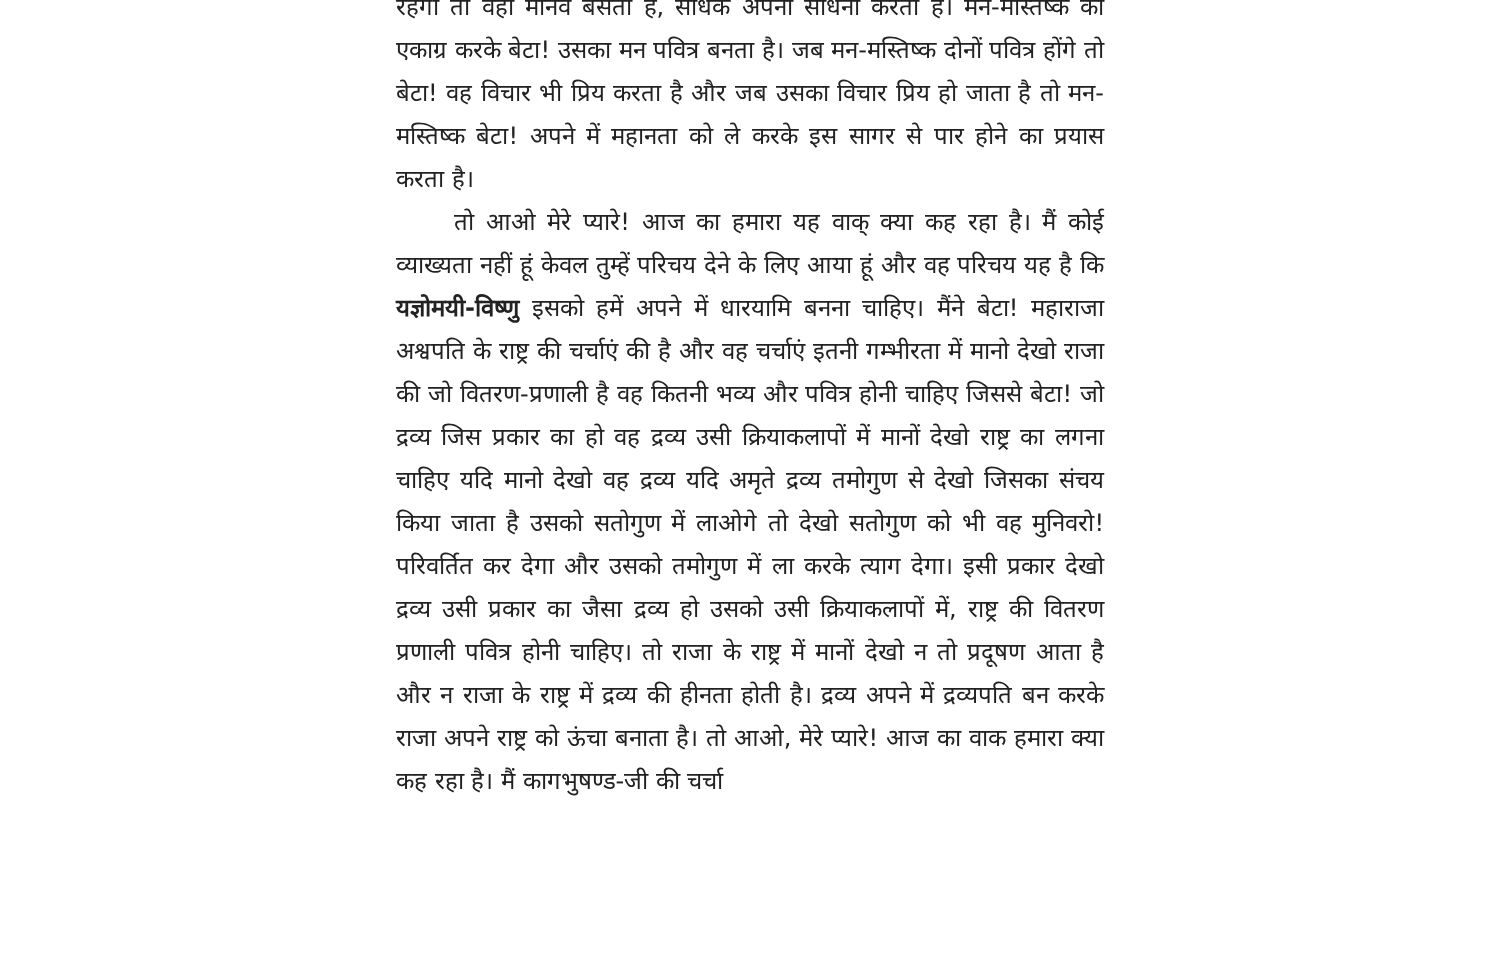रहेगा तो वहां मानव बसता है, साधक अपनी साधना करता है। मन-मस्तिष्क को एकाग्र करके बेटा! उसका मन पवित्र बनता है। जब मन-मस्तिष्क दोनों पवित्र होंगे तो बेटा! वह विचार भी प्रिय करता है और जब उसका विचार प्रिय हो जाता है तो मन-मस्तिष्क बेटा! अपने में महानता को ले करके इस सागर से पार होने का प्रयास करता है।
तो आओ मेरे प्यारे! आज का हमारा यह वाक् क्या कह रहा है। मैं कोई व्याख्यता नहीं हूं केवल तुम्हें परिचय देने के लिए आया हूं और वह परिचय यह है कि यज्ञोमयी-विष्णु इसको हमें अपने में धारयामि बनना चाहिए। मैंने बेटा! महाराजा अश्वपति के राष्ट्र की चर्चाएं की है और वह चर्चाएं इतनी गम्भीरता में मानो देखो राजा की जो वितरण-प्रणाली है वह कितनी भव्य और पवित्र होनी चाहिए जिससे बेटा! जो द्रव्य जिस प्रकार का हो वह द्रव्य उसी क्रियाकलापों में मानों देखो राष्ट्र का लगना चाहिए यदि मानो देखो वह द्रव्य यदि अमृते द्रव्य तमोगुण से देखो जिसका संचय किया जाता है उसको सतोगुण में लाओगे तो देखो सतोगुण को भी वह मुनिवरो! परिवर्तित कर देगा और उसको तमोगुण में ला करके त्याग देगा। इसी प्रकार देखो द्रव्य उसी प्रकार का जैसा द्रव्य हो उसको उसी क्रियाकलापों में, राष्ट्र की वितरण प्रणाली पवित्र होनी चाहिए। तो राजा के राष्ट्र में मानों देखो न तो प्रदूषण आता है और न राजा के राष्ट्र में द्रव्य की हीनता होती है। द्रव्य अपने में द्रव्यपति बन करके राजा अपने राष्ट्र को ऊंचा बनाता है। तो आओ, मेरे प्यारे! आज का वाक हमारा क्या कह रहा है। मैं कागभुषण्ड-जी की चर्चा